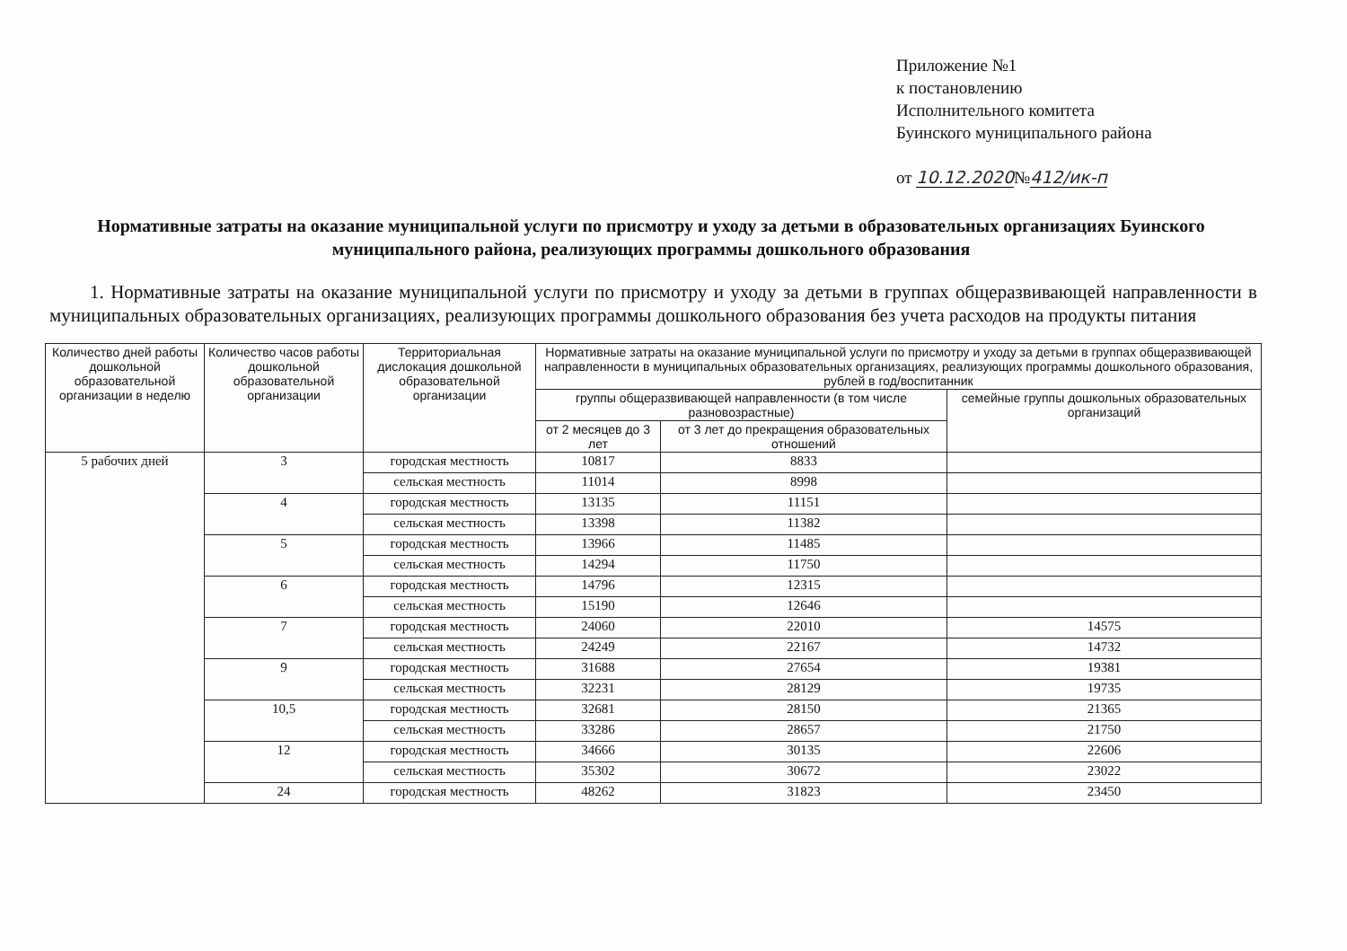Приложение №1
к постановлению
Исполнительного комитета
Буинского муниципального района
от 10.12.2020№412/ик-п
Нормативные затраты на оказание муниципальной услуги по присмотру и уходу за детьми в образовательных организациях Буинского муниципального района, реализующих программы дошкольного образования
1. Нормативные затраты на оказание муниципальной услуги по присмотру и уходу за детьми в группах общеразвивающей направленности в муниципальных образовательных организациях, реализующих программы дошкольного образования без учета расходов на продукты питания
| Количество дней работы дошкольной образовательной организации в неделю | Количество часов работы дошкольной образовательной организации | Территориальная дислокация дошкольной образовательной организации | Нормативные затраты на оказание муниципальной услуги по присмотру и уходу за детьми в группах общеразвивающей направленности в муниципальных образовательных организациях, реализующих программы дошкольного образования, рублей в год/воспитанник | | |
| --- | --- | --- | --- | --- | --- |
| | | | группы общеразвивающей направленности (в том числе разновозрастные) | | семейные группы дошкольных образовательных организаций |
| | | | от 2 месяцев до 3 лет | от 3 лет до прекращения образовательных отношений | |
| 5 рабочих дней | 3 | городская местность | 10817 | 8833 | |
| | | сельская местность | 11014 | 8998 | |
| | 4 | городская местность | 13135 | 11151 | |
| | | сельская местность | 13398 | 11382 | |
| | 5 | городская местность | 13966 | 11485 | |
| | | сельская местность | 14294 | 11750 | |
| | 6 | городская местность | 14796 | 12315 | |
| | | сельская местность | 15190 | 12646 | |
| | 7 | городская местность | 24060 | 22010 | 14575 |
| | | сельская местность | 24249 | 22167 | 14732 |
| | 9 | городская местность | 31688 | 27654 | 19381 |
| | | сельская местность | 32231 | 28129 | 19735 |
| | 10,5 | городская местность | 32681 | 28150 | 21365 |
| | | сельская местность | 33286 | 28657 | 21750 |
| | 12 | городская местность | 34666 | 30135 | 22606 |
| | | сельская местность | 35302 | 30672 | 23022 |
| | 24 | городская местность | 48262 | 31823 | 23450 |